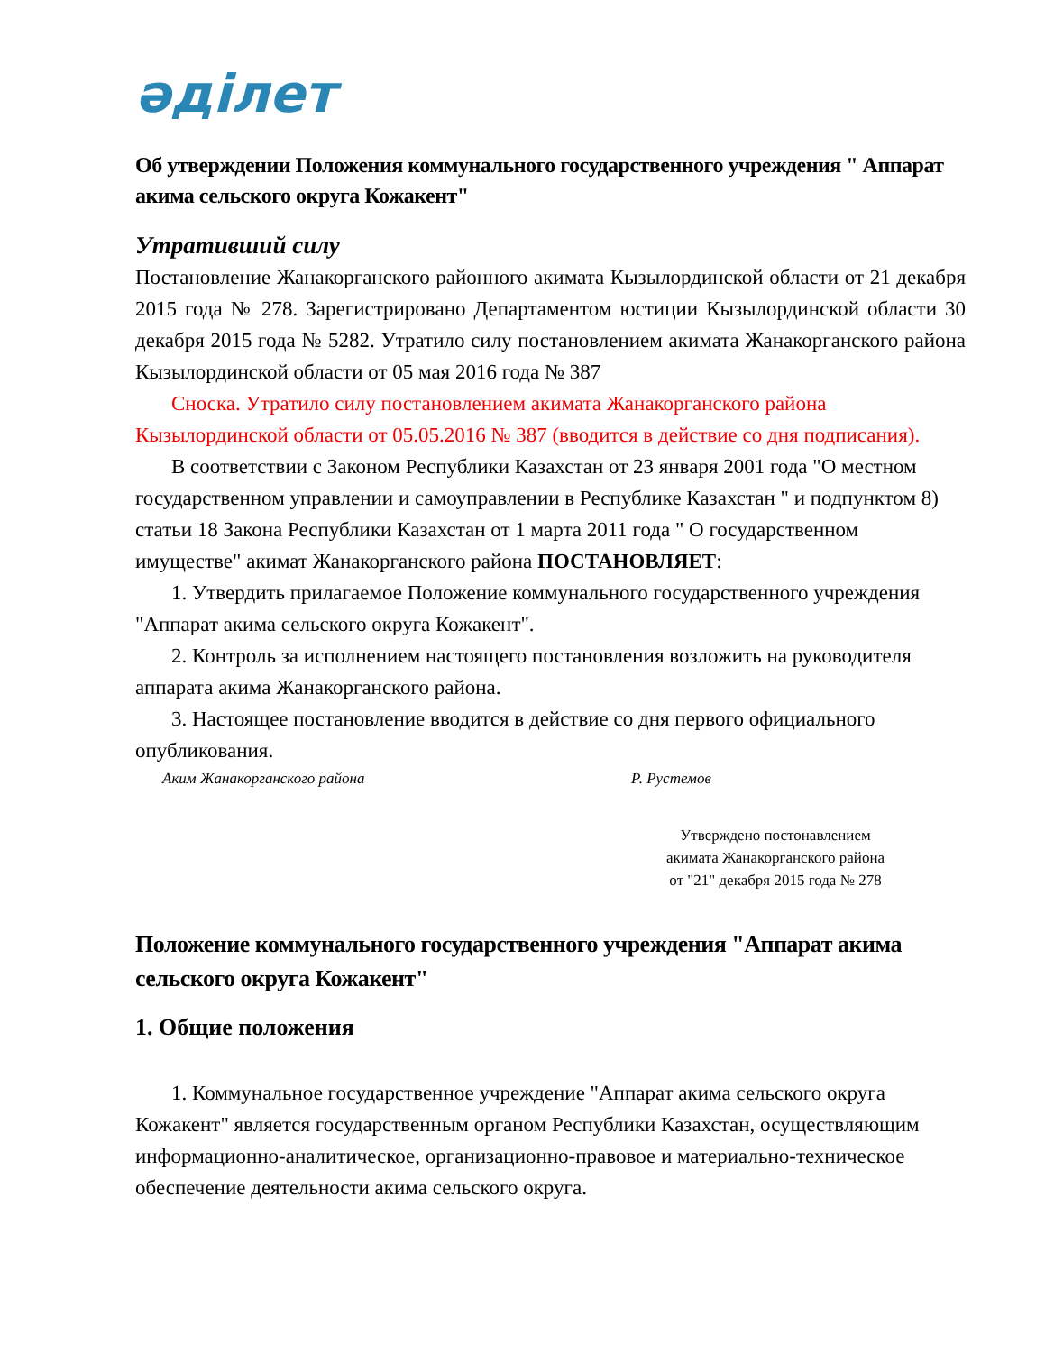әділет
Об утверждении Положения коммунального государственного учреждения " Аппарат акима сельского округа Кожакент"
Утративший силу
Постановление Жанакорганского районного акимата Кызылординской области от 21 декабря 2015 года № 278. Зарегистрировано Департаментом юстиции Кызылординской области 30 декабря 2015 года № 5282. Утратило силу постановлением акимата Жанакорганского района Кызылординской области от 05 мая 2016 года № 387
Сноска. Утратило силу постановлением акимата Жанакорганского района Кызылординской области от 05.05.2016 № 387 (вводится в действие со дня подписания).
В соответствии с Законом Республики Казахстан от 23 января 2001 года "О местном государственном управлении и самоуправлении в Республике Казахстан " и подпунктом 8) статьи 18 Закона Республики Казахстан от 1 марта 2011 года " О государственном имуществе" акимат Жанакорганского района ПОСТАНОВЛЯЕТ:
1. Утвердить прилагаемое Положение коммунального государственного учреждения "Аппарат акима сельского округа Кожакент".
2. Контроль за исполнением настоящего постановления возложить на руководителя аппарата акима Жанакорганского района.
3. Настоящее постановление вводится в действие со дня первого официального опубликования.
Аким Жанакорганского района Р. Рустемов
Утверждено постонавлением
акимата Жанакорганского района
от "21" декабря 2015 года № 278
Положение коммунального государственного учреждения "Аппарат акима сельского округа Кожакент"
1. Общие положения
1. Коммунальное государственное учреждение "Аппарат акима сельского округа Кожакент" является государственным органом Республики Казахстан, осуществляющим информационно-аналитическое, организационно-правовое и материально-техническое обеспечение деятельности акима сельского округа.